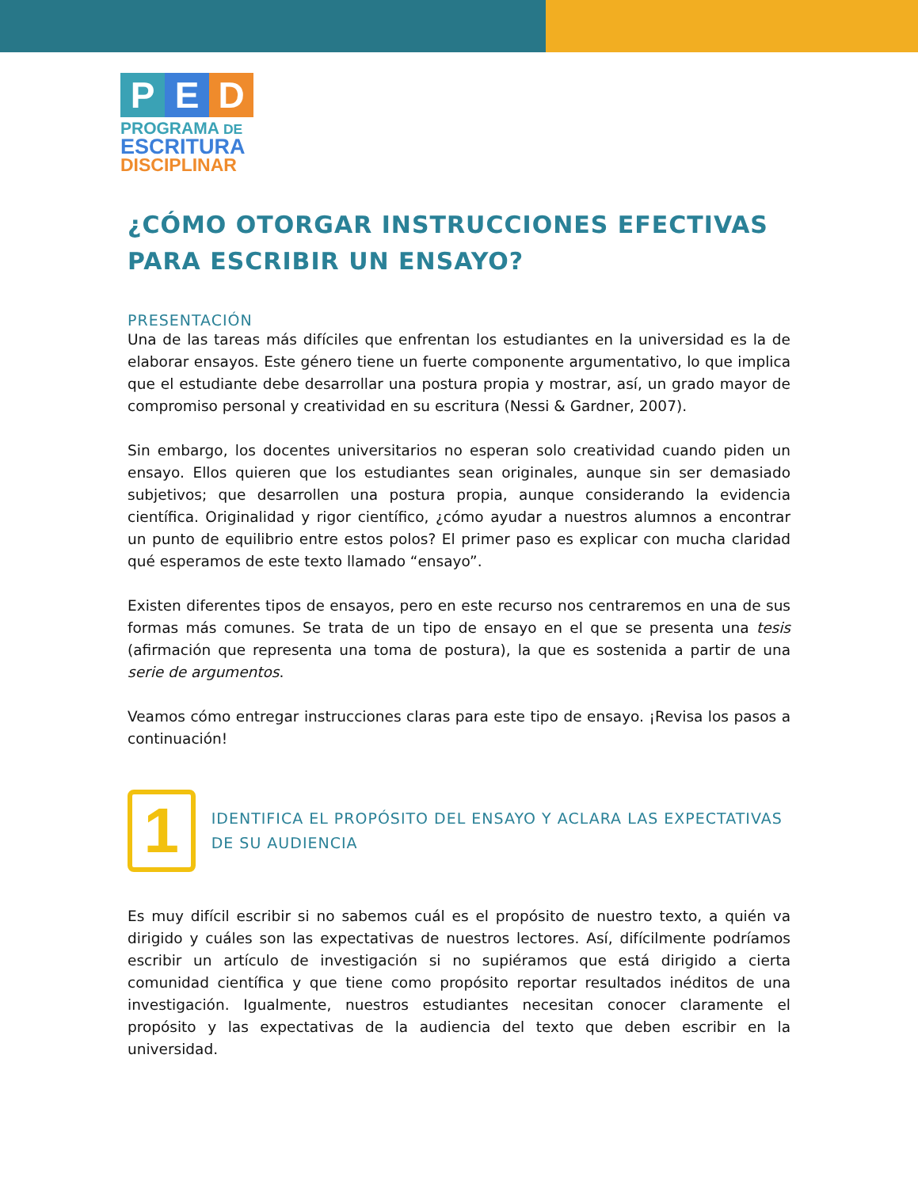P E D
PROGRAMA DE
ESCRITURA
DISCIPLINAR
¿CÓMO OTORGAR INSTRUCCIONES EFECTIVAS PARA ESCRIBIR UN ENSAYO?
PRESENTACIÓN
Una de las tareas más difíciles que enfrentan los estudiantes en la universidad es la de elaborar ensayos. Este género tiene un fuerte componente argumentativo, lo que implica que el estudiante debe desarrollar una postura propia y mostrar, así, un grado mayor de compromiso personal y creatividad en su escritura (Nessi & Gardner, 2007).
Sin embargo, los docentes universitarios no esperan solo creatividad cuando piden un ensayo. Ellos quieren que los estudiantes sean originales, aunque sin ser demasiado subjetivos; que desarrollen una postura propia, aunque considerando la evidencia científica. Originalidad y rigor científico, ¿cómo ayudar a nuestros alumnos a encontrar un punto de equilibrio entre estos polos? El primer paso es explicar con mucha claridad qué esperamos de este texto llamado “ensayo”.
Existen diferentes tipos de ensayos, pero en este recurso nos centraremos en una de sus formas más comunes. Se trata de un tipo de ensayo en el que se presenta una tesis (afirmación que representa una toma de postura), la que es sostenida a partir de una serie de argumentos.
Veamos cómo entregar instrucciones claras para este tipo de ensayo. ¡Revisa los pasos a continuación!
1
IDENTIFICA EL PROPÓSITO DEL ENSAYO Y ACLARA LAS EXPECTATIVAS DE SU AUDIENCIA
Es muy difícil escribir si no sabemos cuál es el propósito de nuestro texto, a quién va dirigido y cuáles son las expectativas de nuestros lectores. Así, difícilmente podríamos escribir un artículo de investigación si no supiéramos que está dirigido a cierta comunidad científica y que tiene como propósito reportar resultados inéditos de una investigación. Igualmente, nuestros estudiantes necesitan conocer claramente el propósito y las expectativas de la audiencia del texto que deben escribir en la universidad.